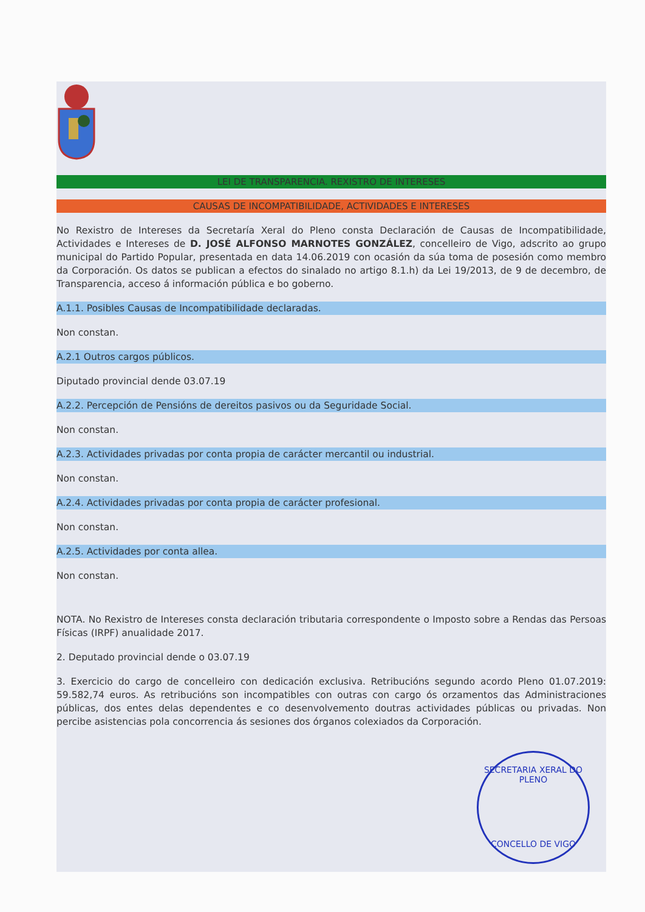LEI DE TRANSPARENCIA. REXISTRO DE INTERESES
CAUSAS DE INCOMPATIBILIDADE, ACTIVIDADES E INTERESES
No Rexistro de Intereses da Secretaría Xeral do Pleno consta Declaración de Causas de Incompatibilidade, Actividades e Intereses de D. JOSÉ ALFONSO MARNOTES GONZÁLEZ, concelleiro de Vigo, adscrito ao grupo municipal do Partido Popular, presentada en data 14.06.2019 con ocasión da súa toma de posesión como membro da Corporación. Os datos se publican a efectos do sinalado no artigo 8.1.h) da Lei 19/2013, de 9 de decembro, de Transparencia, acceso á información pública e bo goberno.
A.1.1. Posibles Causas de Incompatibilidade declaradas.
Non constan.
A.2.1 Outros cargos públicos.
Diputado provincial dende 03.07.19
A.2.2. Percepción de Pensións de dereitos pasivos ou da Seguridade Social.
Non constan.
A.2.3. Actividades privadas por conta propia de carácter mercantil ou industrial.
Non constan.
A.2.4. Actividades privadas por conta propia de carácter profesional.
Non constan.
A.2.5. Actividades por conta allea.
Non constan.
NOTA. No Rexistro de Intereses consta declaración tributaria correspondente o Imposto sobre a Rendas das Persoas Físicas (IRPF) anualidade 2017.
2. Deputado provincial dende o 03.07.19
3. Exercicio do cargo de concelleiro con dedicación exclusiva. Retribucións segundo acordo Pleno 01.07.2019: 59.582,74 euros. As retribucións son incompatibles con outras con cargo ós orzamentos das Administraciones públicas, dos entes delas dependentes e co desenvolvemento doutras actividades públicas ou privadas. Non percibe asistencias pola concorrencia ás sesiones dos órganos colexiados da Corporación.
SECRETARIA XERAL DO PLENO
CONCELLO DE VIGO